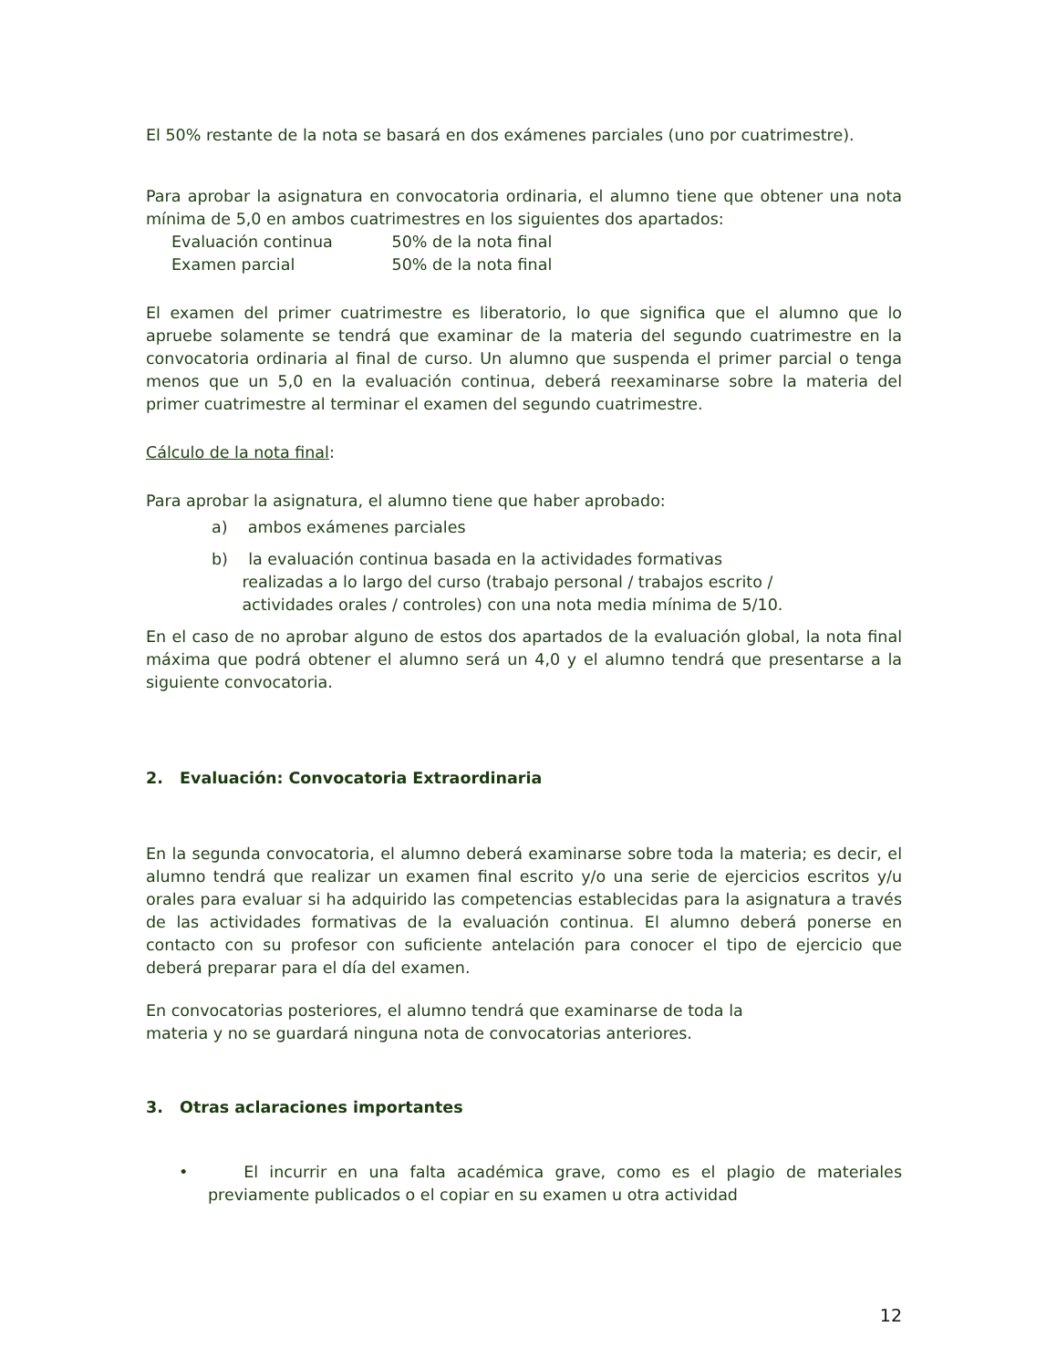El 50% restante de la nota se basará en dos exámenes parciales (uno por cuatrimestre).
Para aprobar la asignatura en convocatoria ordinaria, el alumno tiene que obtener una nota mínima de 5,0 en ambos cuatrimestres en los siguientes dos apartados:
Evaluación continua 50% de la nota final
Examen parcial 50% de la nota final
El examen del primer cuatrimestre es liberatorio, lo que significa que el alumno que lo apruebe solamente se tendrá que examinar de la materia del segundo cuatrimestre en la convocatoria ordinaria al final de curso. Un alumno que suspenda el primer parcial o tenga menos que un 5,0 en la evaluación continua, deberá reexaminarse sobre la materia del primer cuatrimestre al terminar el examen del segundo cuatrimestre.
Cálculo de la nota final:
Para aprobar la asignatura, el alumno tiene que haber aprobado:
a) ambos exámenes parciales
b) la evaluación continua basada en la actividades formativas
realizadas a lo largo del curso (trabajo personal / trabajos escrito /
actividades orales / controles) con una nota media mínima de 5/10.
En el caso de no aprobar alguno de estos dos apartados de la evaluación global, la nota final máxima que podrá obtener el alumno será un 4,0 y el alumno tendrá que presentarse a la siguiente convocatoria.
2. Evaluación: Convocatoria Extraordinaria
En la segunda convocatoria, el alumno deberá examinarse sobre toda la materia; es decir, el alumno tendrá que realizar un examen final escrito y/o una serie de ejercicios escritos y/u orales para evaluar si ha adquirido las competencias establecidas para la asignatura a través de las actividades formativas de la evaluación continua. El alumno deberá ponerse en contacto con su profesor con suficiente antelación para conocer el tipo de ejercicio que deberá preparar para el día del examen.
En convocatorias posteriores, el alumno tendrá que examinarse de toda la
materia y no se guardará ninguna nota de convocatorias anteriores.
3. Otras aclaraciones importantes
• El incurrir en una falta académica grave, como es el plagio de materiales previamente publicados o el copiar en su examen u otra actividad
12